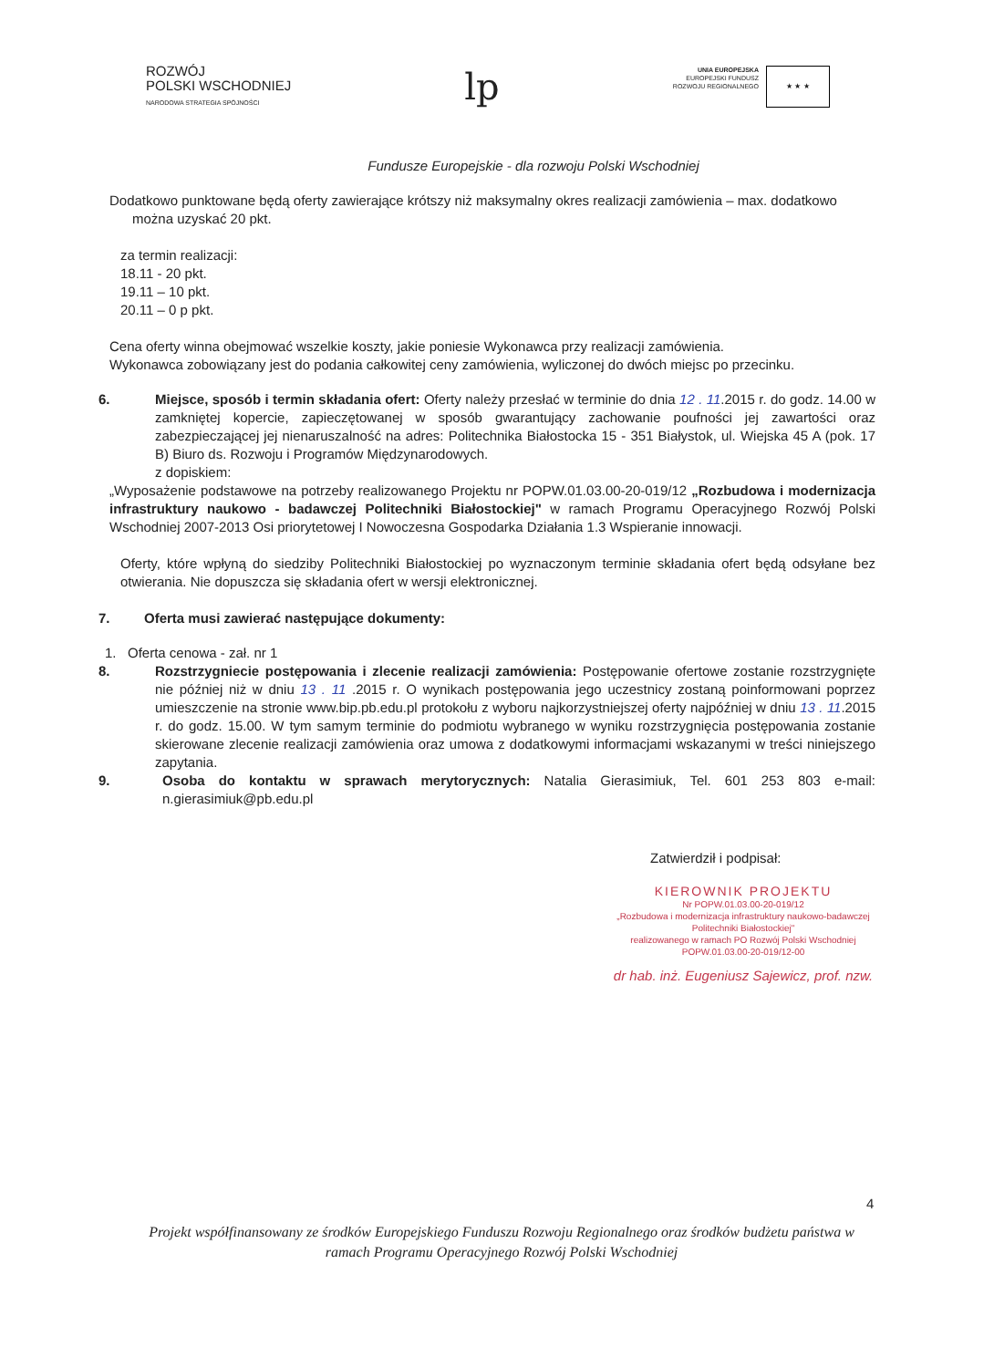ROZWÓJ
POLSKI WSCHODNIEJ
NARODOWA STRATEGIA SPÓJNOŚCI
lp
UNIA EUROPEJSKA
EUROPEJSKI FUNDUSZ
ROZWOJU REGIONALNEGO
★ ★ ★
Fundusze Europejskie - dla rozwoju Polski Wschodniej
Dodatkowo punktowane będą oferty zawierające krótszy niż maksymalny okres realizacji zamówienia – max. dodatkowo
można uzyskać 20 pkt.
za termin realizacji:
18.11 - 20 pkt.
19.11 – 10 pkt.
20.11 – 0 p pkt.
Cena oferty winna obejmować wszelkie koszty, jakie poniesie Wykonawca przy realizacji zamówienia.
Wykonawca zobowiązany jest do podania całkowitej ceny zamówienia, wyliczonej do dwóch miejsc po przecinku.
6. Miejsce, sposób i termin składania ofert: Oferty należy przesłać w terminie do dnia 12 . 11.2015 r. do godz. 14.00 w zamkniętej kopercie, zapieczętowanej w sposób gwarantujący zachowanie poufności jej zawartości oraz zabezpieczającej jej nienaruszalność na adres: Politechnika Białostocka 15 - 351 Białystok, ul. Wiejska 45 A (pok. 17 B) Biuro ds. Rozwoju i Programów Międzynarodowych.
z dopiskiem:
„Wyposażenie podstawowe na potrzeby realizowanego Projektu nr POPW.01.03.00-20-019/12 „Rozbudowa i modernizacja infrastruktury naukowo - badawczej Politechniki Białostockiej" w ramach Programu Operacyjnego Rozwój Polski Wschodniej 2007-2013 Osi priorytetowej I Nowoczesna Gospodarka Działania 1.3 Wspieranie innowacji.
Oferty, które wpłyną do siedziby Politechniki Białostockiej po wyznaczonym terminie składania ofert będą odsyłane bez otwierania. Nie dopuszcza się składania ofert w wersji elektronicznej.
7. Oferta musi zawierać następujące dokumenty:
1. Oferta cenowa - zał. nr 1
8. Rozstrzygniecie postępowania i zlecenie realizacji zamówienia: Postępowanie ofertowe zostanie rozstrzygnięte nie później niż w dniu 13 . 11 .2015 r. O wynikach postępowania jego uczestnicy zostaną poinformowani poprzez umieszczenie na stronie www.bip.pb.edu.pl protokołu z wyboru najkorzystniejszej oferty najpóźniej w dniu 13 . 11.2015 r. do godz. 15.00. W tym samym terminie do podmiotu wybranego w wyniku rozstrzygnięcia postępowania zostanie skierowane zlecenie realizacji zamówienia oraz umowa z dodatkowymi informacjami wskazanymi w treści niniejszego zapytania.
9. Osoba do kontaktu w sprawach merytorycznych: Natalia Gierasimiuk, Tel. 601 253 803 e-mail: n.gierasimiuk@pb.edu.pl
Zatwierdził i podpisał:
KIEROWNIK PROJEKTU
Nr POPW.01.03.00-20-019/12
„Rozbudowa i modernizacja infrastruktury naukowo-badawczej
Politechniki Białostockiej"
realizowanego w ramach PO Rozwój Polski Wschodniej
POPW.01.03.00-20-019/12-00
dr hab. inż. Eugeniusz Sajewicz, prof. nzw.
4
Projekt współfinansowany ze środków Europejskiego Funduszu Rozwoju Regionalnego oraz środków budżetu państwa w ramach Programu Operacyjnego Rozwój Polski Wschodniej